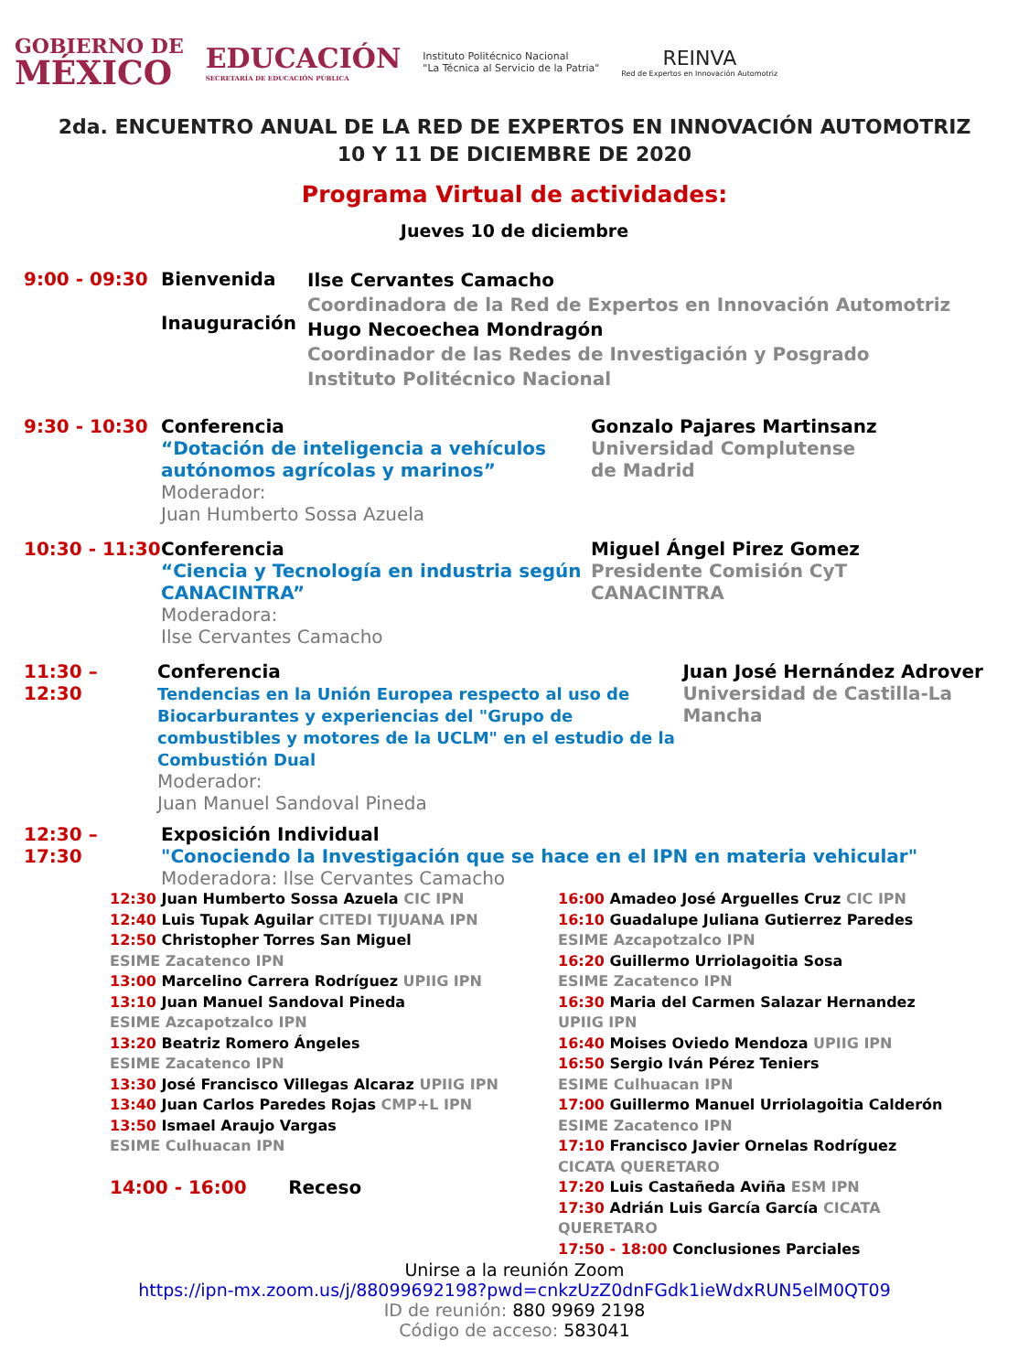GOBIERNO DE
MÉXICO
EDUCACIÓN
SECRETARÍA DE EDUCACIÓN PÚBLICA
Instituto Politécnico Nacional
"La Técnica al Servicio de la Patria"
REINVA
Red de Expertos en Innovación Automotriz
2da. ENCUENTRO ANUAL DE LA RED DE EXPERTOS EN INNOVACIÓN AUTOMOTRIZ
10 Y 11 DE DICIEMBRE DE 2020
Programa Virtual de actividades:
Jueves 10 de diciembre
9:00 - 09:30 Bienvenida
Inauguración
Ilse Cervantes Camacho
Coordinadora de la Red de Expertos en Innovación Automotriz
Hugo Necoechea Mondragón
Coordinador de las Redes de Investigación y Posgrado
Instituto Politécnico Nacional
9:30 - 10:30 Conferencia
“Dotación de inteligencia a vehículos autónomos agrícolas y marinos”
Moderador:
Juan Humberto Sossa Azuela
Gonzalo Pajares Martinsanz
Universidad Complutense
de Madrid
10:30 - 11:30
Conferencia
“Ciencia y Tecnología en industria según CANACINTRA”
Moderadora:
Ilse Cervantes Camacho
Miguel Ángel Pirez Gomez
Presidente Comisión CyT
CANACINTRA
11:30 – 12:30
Conferencia
Tendencias en la Unión Europea respecto al uso de Biocarburantes y experiencias del "Grupo de combustibles y motores de la UCLM" en el estudio de la Combustión Dual
Moderador:
Juan Manuel Sandoval Pineda
Juan José Hernández Adrover
Universidad de Castilla-La Mancha
12:30 – 17:30
Exposición Individual
"Conociendo la Investigación que se hace en el IPN en materia vehicular"
Moderadora: Ilse Cervantes Camacho
12:30 Juan Humberto Sossa Azuela CIC IPN
12:40 Luis Tupak Aguilar CITEDI TIJUANA IPN
12:50 Christopher Torres San Miguel
ESIME Zacatenco IPN
13:00 Marcelino Carrera Rodríguez UPIIG IPN
13:10 Juan Manuel Sandoval Pineda
ESIME Azcapotzalco IPN
13:20 Beatriz Romero Ángeles
ESIME Zacatenco IPN
13:30 José Francisco Villegas Alcaraz UPIIG IPN
13:40 Juan Carlos Paredes Rojas CMP+L IPN
13:50 Ismael Araujo Vargas
ESIME Culhuacan IPN
14:00 - 16:00 Receso
16:00 Amadeo José Arguelles Cruz CIC IPN
16:10 Guadalupe Juliana Gutierrez Paredes
ESIME Azcapotzalco IPN
16:20 Guillermo Urriolagoitia Sosa
ESIME Zacatenco IPN
16:30 Maria del Carmen Salazar Hernandez UPIIG IPN
16:40 Moises Oviedo Mendoza UPIIG IPN
16:50 Sergio Iván Pérez Teniers
ESIME Culhuacan IPN
17:00 Guillermo Manuel Urriolagoitia Calderón
ESIME Zacatenco IPN
17:10 Francisco Javier Ornelas Rodríguez
CICATA QUERETARO
17:20 Luis Castañeda Aviña ESM IPN
17:30 Adrián Luis García García CICATA QUERETARO
17:50 - 18:00 Conclusiones Parciales
Unirse a la reunión Zoom
https://ipn-mx.zoom.us/j/88099692198?pwd=cnkzUzZ0dnFGdk1ieWdxRUN5elM0QT09
ID de reunión: 880 9969 2198
Código de acceso: 583041